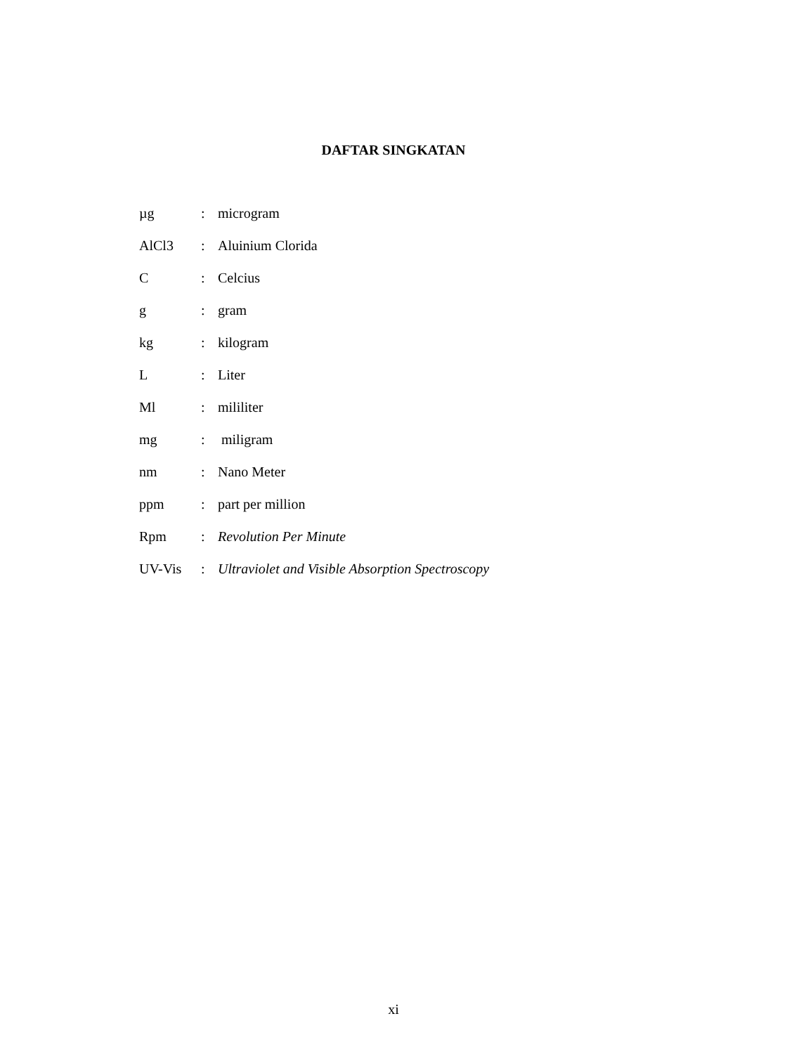DAFTAR SINGKATAN
| µg | : | microgram |
| AlCl3 | : | Aluinium Clorida |
| C | : | Celcius |
| g | : | gram |
| kg | : | kilogram |
| L | : | Liter |
| Ml | : | mililiter |
| mg | : | miligram |
| nm | : | Nano Meter |
| ppm | : | part per million |
| Rpm | : | Revolution Per Minute |
| UV-Vis | : | Ultraviolet and Visible Absorption Spectroscopy |
xi